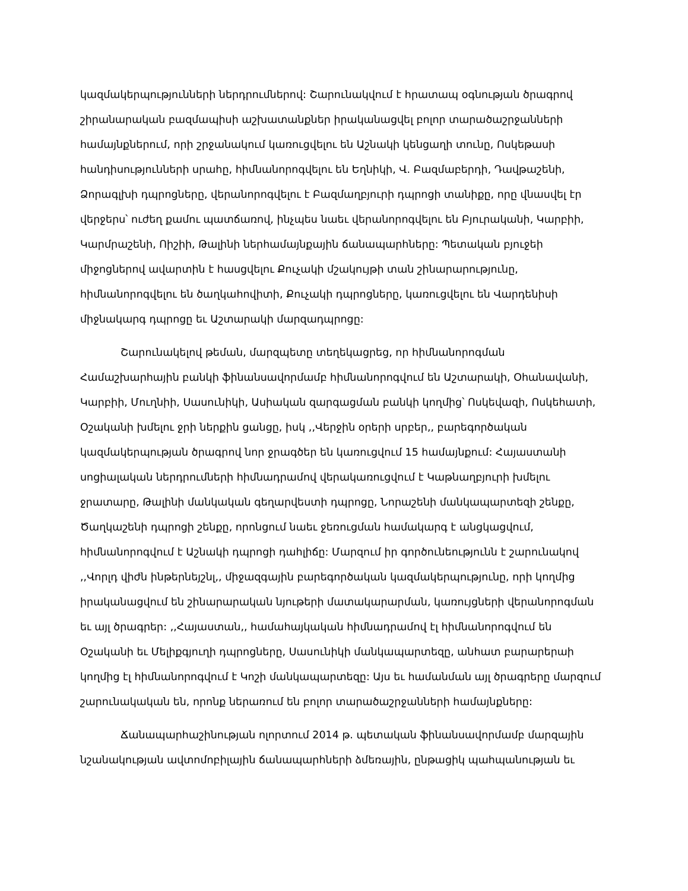կազմակերպությունների ներդրումներով: Շարունակվում է հրատապ օգնության ծրագրով շիրանարական բազմապիսի աշխատանքներ իրականացվել բոլոր տարածաշրջանների համայնքներում, որի շրջանակում կառուցվելու են Աշնակի կենցաղի տունը, Ոսկեթասի հանդիսությունների սրահը, հիմնանորոգվելու են Եղնիկի, Վ. Բազմաբերդի, Դավթաշենի, Ձորագլխի դպրոցները, վերանորոգվելու է Բազմաղբյուրի դպրոցի տանիքը, որը վնասվել էր վերջերս՝ ուժեղ քամու պատճառով, ինչպես նաեւ վերանորոգվելու են Բյուրականի, Կարբիի, Կարմրաշենի, Ոիշիի, Թալինի ներհամայնքային ճանապարհները: Պետական բյուջեի միջոցներով ավարտին է հասցվելու Քուչակի մշակույթի տան շինարարությունը, հիմնանորոգվելու են ծաղկահովիտի, Քուչակի դպրոցները, կառուցվելու են Վարդենիսի միջնակարգ դպրոցը եւ Աշտարակի մարզադպրոցը:
Շարունակելով թեման, մարզպետը տեղեկացրեց, որ հիմնանորոգման Համաշխարհային բանկի ֆինանսավորմամբ հիմնանորոգվում են Աշտարակի, Օհանավանի, Կարբիի, Մուղնիի, Սասունիկի, Ասիական զարգացման բանկի կողմից՝ Ոսկեվազի, Ոսկեհատի, Օշականի խմելու ջրի ներքին ցանցը, իսկ ,,Վերջին օրերի սրբեր,, բարեգործական կազմակերպության ծրագրով նոր ջրագծեր են կառուցվում 15 համայնքում: Հայաստանի սոցիալական ներդրումների հիմնադրամով վերակառուցվում է Կաթնաղբյուրի խմելու ջրատարը, Թալինի մանկական գեղարվեստի դպրոցը, Նորաշենի մանկապարտեզի շենքը, Ծաղկաշենի դպրոցի շենքը, որոնցում նաեւ ջեռուցման համակարգ է անցկացվում, հիմնանորոգվում է Աշնակի դպրոցի դահլիճը: Մարզում իր գործունեությունն է շարունակով ,,Վորլդ վիժն ինթերնեյշնլ,, միջազգային բարեգործական կազմակերպությունը, որի կողմից իրականացվում են շինարարական նյութերի մատակարարման, կառույցների վերանորոգման եւ այլ ծրագրեր: ,,Հայաստան,, համահայկական հիմնադրամով էլ հիմնանորոգվում են Օշականի եւ Մելիքգյուղի դպրոցները, Սասունիկի մանկապարտեզը, անհատ բարարերաի կողմից էլ հիմնանորոգվում է Կոշի մանկապարտեզը: Այս եւ համանման այլ ծրագրերը մարզում շարունակական են, որոնք ներառում են բոլոր տարածաշրջանների համայնքները:
Ճանապարհաշինության ոլորտում 2014 թ. պետական ֆինանսավորմամբ մարզային նշանակության ավտոմոբիլային ճանապարհների ձմեռային, ընթացիկ պահպանության եւ